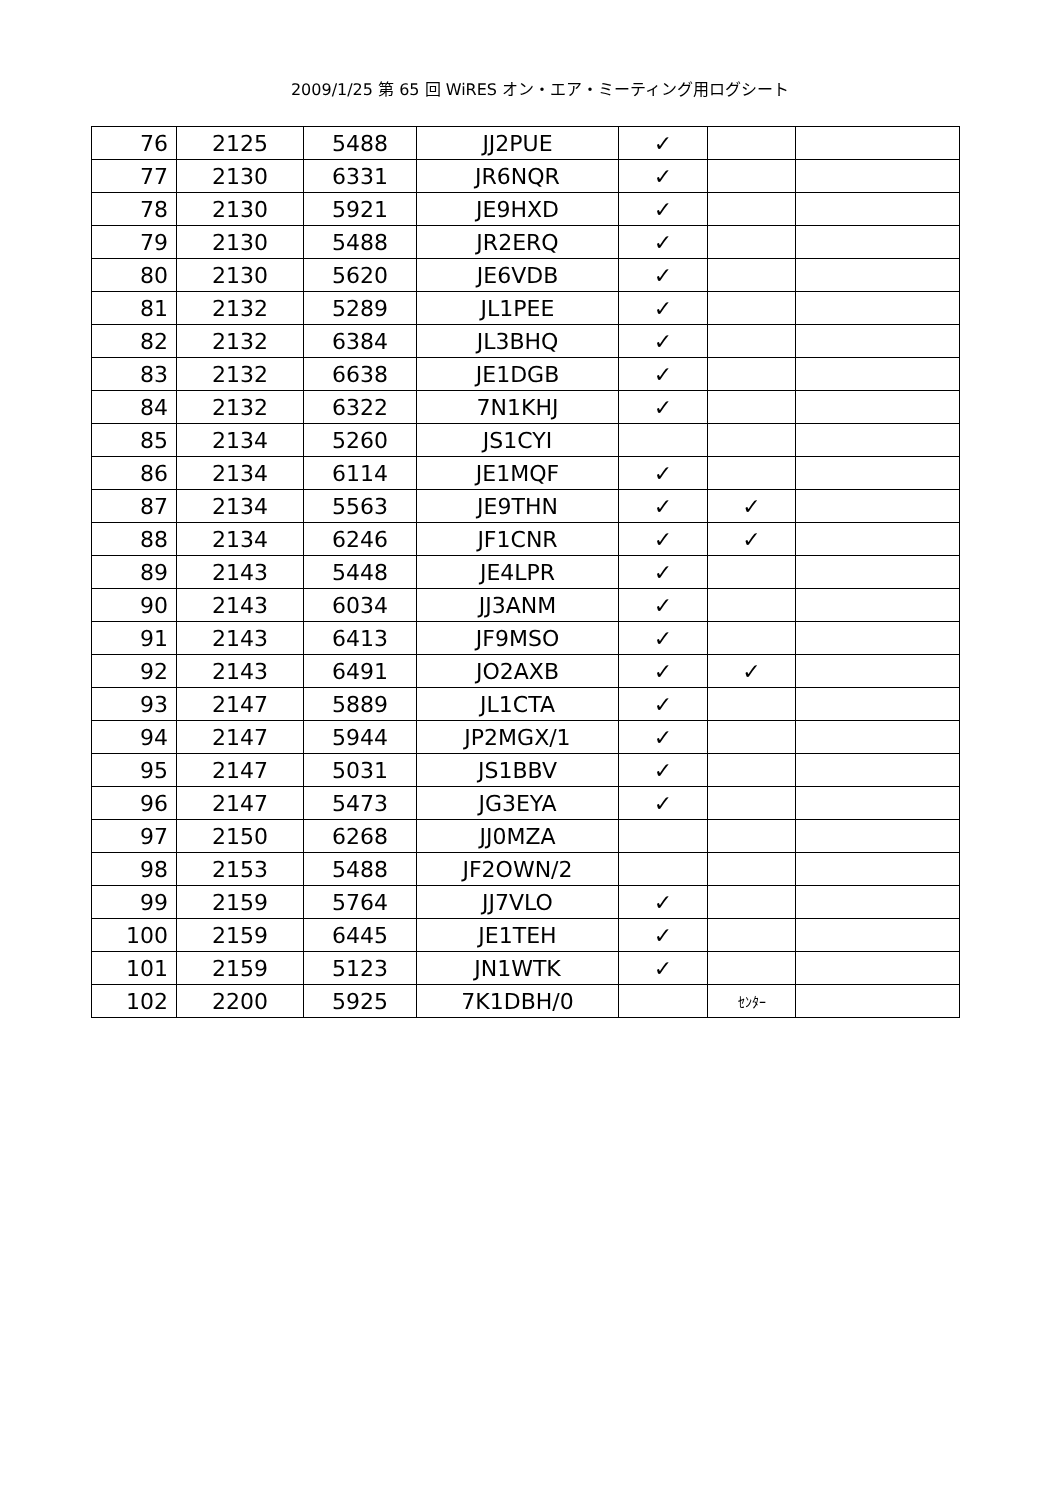2009/1/25 第 65 回 WiRES オン・エア・ミーティング用ログシート
| 76 | 2125 | 5488 | JJ2PUE | ✓ | | |
| 77 | 2130 | 6331 | JR6NQR | ✓ | | |
| 78 | 2130 | 5921 | JE9HXD | ✓ | | |
| 79 | 2130 | 5488 | JR2ERQ | ✓ | | |
| 80 | 2130 | 5620 | JE6VDB | ✓ | | |
| 81 | 2132 | 5289 | JL1PEE | ✓ | | |
| 82 | 2132 | 6384 | JL3BHQ | ✓ | | |
| 83 | 2132 | 6638 | JE1DGB | ✓ | | |
| 84 | 2132 | 6322 | 7N1KHJ | ✓ | | |
| 85 | 2134 | 5260 | JS1CYI | | | |
| 86 | 2134 | 6114 | JE1MQF | ✓ | | |
| 87 | 2134 | 5563 | JE9THN | ✓ | ✓ | |
| 88 | 2134 | 6246 | JF1CNR | ✓ | ✓ | |
| 89 | 2143 | 5448 | JE4LPR | ✓ | | |
| 90 | 2143 | 6034 | JJ3ANM | ✓ | | |
| 91 | 2143 | 6413 | JF9MSO | ✓ | | |
| 92 | 2143 | 6491 | JO2AXB | ✓ | ✓ | |
| 93 | 2147 | 5889 | JL1CTA | ✓ | | |
| 94 | 2147 | 5944 | JP2MGX/1 | ✓ | | |
| 95 | 2147 | 5031 | JS1BBV | ✓ | | |
| 96 | 2147 | 5473 | JG3EYA | ✓ | | |
| 97 | 2150 | 6268 | JJ0MZA | | | |
| 98 | 2153 | 5488 | JF2OWN/2 | | | |
| 99 | 2159 | 5764 | JJ7VLO | ✓ | | |
| 100 | 2159 | 6445 | JE1TEH | ✓ | | |
| 101 | 2159 | 5123 | JN1WTK | ✓ | | |
| 102 | 2200 | 5925 | 7K1DBH/0 | | ｾﾝﾀｰ | |